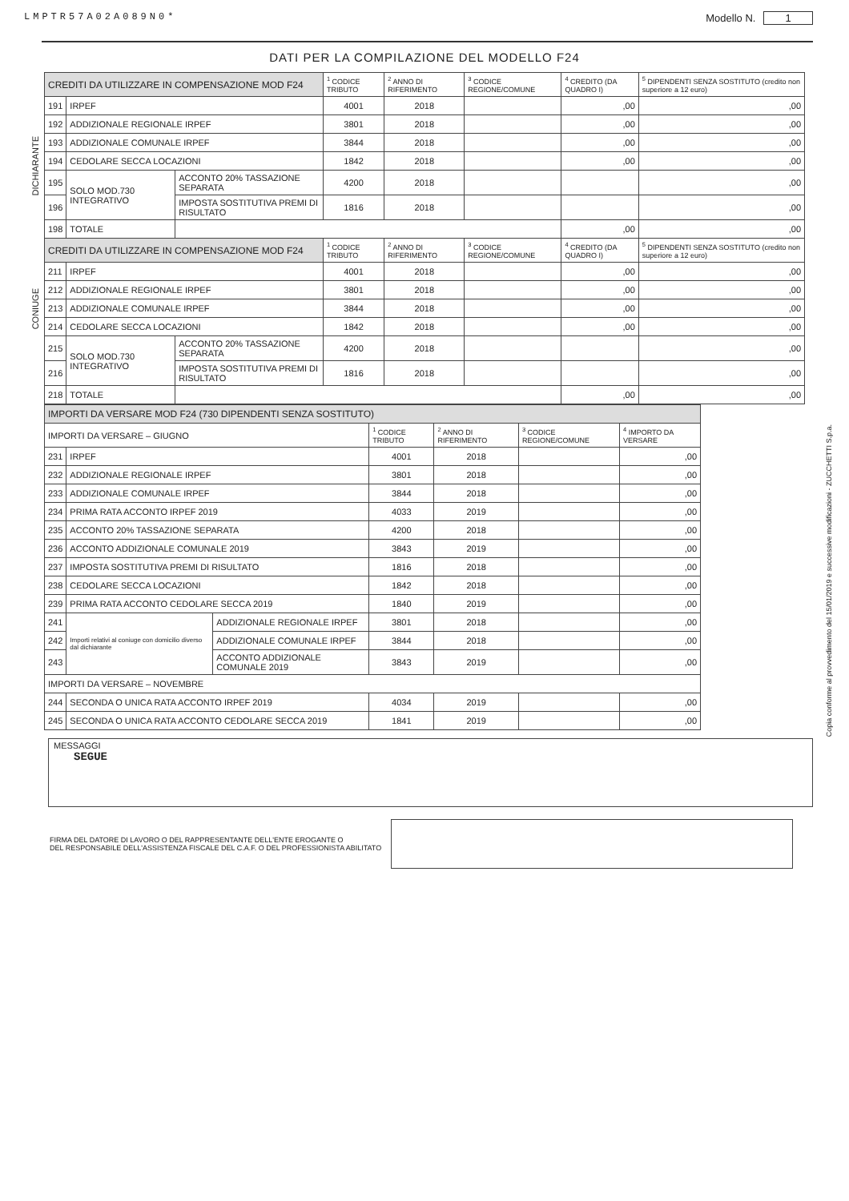LMPTR57A02A089N0* Modello N. 1
DATI PER LA COMPILAZIONE DEL MODELLO F24
DICHIARANTE
CONIUGE
| CREDITI DA UTILIZZARE IN COMPENSAZIONE MOD F24 | | | <sup>1</sup> CODICE TRIBUTO | <sup>2</sup> ANNO DI RIFERIMENTO | <sup>3</sup> CODICE REGIONE/COMUNE | <sup>4</sup> CREDITO (DA QUADRO I) | <sup>5</sup> DIPENDENTI SENZA SOSTITUTO (credito non superiore a 12 euro) |
| --- | --- | --- | --- | --- | --- | --- | --- |
| 191 | IRPEF | | 4001 | 2018 | | ,00 | ,00 |
| 192 | ADDIZIONALE REGIONALE IRPEF | | 3801 | 2018 | | ,00 | ,00 |
| 193 | ADDIZIONALE COMUNALE IRPEF | | 3844 | 2018 | | ,00 | ,00 |
| 194 | CEDOLARE SECCA LOCAZIONI | | 1842 | 2018 | | ,00 | ,00 |
| 195 | SOLO MOD.730 INTEGRATIVO | ACCONTO 20% TASSAZIONE SEPARATA | 4200 | 2018 | | | ,00 |
| 196 | | IMPOSTA SOSTITUTIVA PREMI DI RISULTATO | 1816 | 2018 | | | ,00 |
| 198 | TOTALE | | | | | ,00 | ,00 |
| CREDITI DA UTILIZZARE IN COMPENSAZIONE MOD F24 | | | <sup>1</sup> CODICE TRIBUTO | <sup>2</sup> ANNO DI RIFERIMENTO | <sup>3</sup> CODICE REGIONE/COMUNE | <sup>4</sup> CREDITO (DA QUADRO I) | <sup>5</sup> DIPENDENTI SENZA SOSTITUTO (credito non superiore a 12 euro) |
| 211 | IRPEF | | 4001 | 2018 | | ,00 | ,00 |
| 212 | ADDIZIONALE REGIONALE IRPEF | | 3801 | 2018 | | ,00 | ,00 |
| 213 | ADDIZIONALE COMUNALE IRPEF | | 3844 | 2018 | | ,00 | ,00 |
| 214 | CEDOLARE SECCA LOCAZIONI | | 1842 | 2018 | | ,00 | ,00 |
| 215 | SOLO MOD.730 INTEGRATIVO | ACCONTO 20% TASSAZIONE SEPARATA | 4200 | 2018 | | | ,00 |
| 216 | | IMPOSTA SOSTITUTIVA PREMI DI RISULTATO | 1816 | 2018 | | | ,00 |
| 218 | TOTALE | | | | | ,00 | ,00 |
| IMPORTI DA VERSARE MOD F24 (730 DIPENDENTI SENZA SOSTITUTO) | | | | | | |
| --- | --- | --- | --- | --- | --- | --- |
| IMPORTI DA VERSARE – GIUGNO | | | <sup>1</sup> CODICE TRIBUTO | <sup>2</sup> ANNO DI RIFERIMENTO | <sup>3</sup> CODICE REGIONE/COMUNE | <sup>4</sup> IMPORTO DA VERSARE |
| 231 | IRPEF | | 4001 | 2018 | | ,00 |
| 232 | ADDIZIONALE REGIONALE IRPEF | | 3801 | 2018 | | ,00 |
| 233 | ADDIZIONALE COMUNALE IRPEF | | 3844 | 2018 | | ,00 |
| 234 | PRIMA RATA ACCONTO IRPEF 2019 | | 4033 | 2019 | | ,00 |
| 235 | ACCONTO 20% TASSAZIONE SEPARATA | | 4200 | 2018 | | ,00 |
| 236 | ACCONTO ADDIZIONALE COMUNALE 2019 | | 3843 | 2019 | | ,00 |
| 237 | IMPOSTA SOSTITUTIVA PREMI DI RISULTATO | | 1816 | 2018 | | ,00 |
| 238 | CEDOLARE SECCA LOCAZIONI | | 1842 | 2018 | | ,00 |
| 239 | PRIMA RATA ACCONTO CEDOLARE SECCA 2019 | | 1840 | 2019 | | ,00 |
| 241 | Importi relativi al coniuge con domicilio diverso dal dichiarante | ADDIZIONALE REGIONALE IRPEF | 3801 | 2018 | | ,00 |
| 242 | | ADDIZIONALE COMUNALE IRPEF | 3844 | 2018 | | ,00 |
| 243 | | ACCONTO ADDIZIONALE COMUNALE 2019 | 3843 | 2019 | | ,00 |
| IMPORTI DA VERSARE – NOVEMBRE | | | | | | |
| 244 | SECONDA O UNICA RATA ACCONTO IRPEF 2019 | | 4034 | 2019 | | ,00 |
| 245 | SECONDA O UNICA RATA ACCONTO CEDOLARE SECCA 2019 | | 1841 | 2019 | | ,00 |
MESSAGGI
SEGUE
FIRMA DEL DATORE DI LAVORO O DEL RAPPRESENTANTE DELL'ENTE EROGANTE O
DEL RESPONSABILE DELL'ASSISTENZA FISCALE DEL C.A.F. O DEL PROFESSIONISTA ABILITATO
Copia conforme al provvedimento del 15/01/2019 e successive modificazioni - ZUCCHETTI S.p.a.